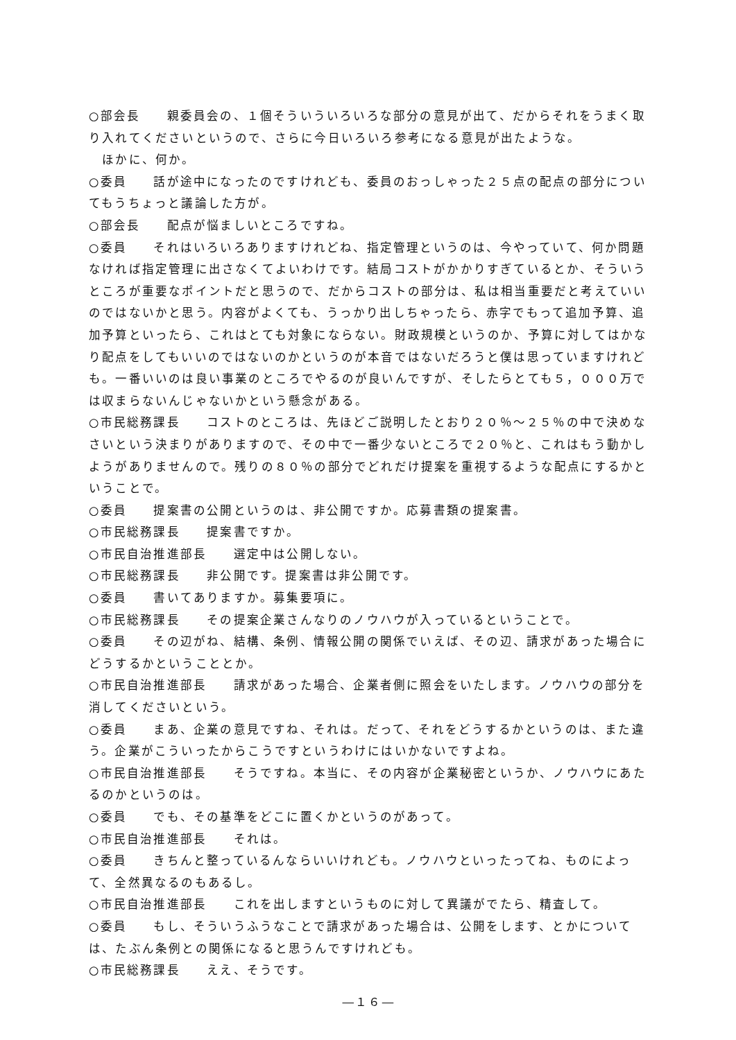○部会長　　親委員会の、１個そういういろいろな部分の意見が出て、だからそれをうまく取り入れてくださいというので、さらに今日いろいろ参考になる意見が出たような。
　ほかに、何か。
○委員　　話が途中になったのですけれども、委員のおっしゃった２５点の配点の部分についてもうちょっと議論した方が。
○部会長　　配点が悩ましいところですね。
○委員　　それはいろいろありますけれどね、指定管理というのは、今やっていて、何か問題なければ指定管理に出さなくてよいわけです。結局コストがかかりすぎているとか、そういうところが重要なポイントだと思うので、だからコストの部分は、私は相当重要だと考えていいのではないかと思う。内容がよくても、うっかり出しちゃったら、赤字でもって追加予算、追加予算といったら、これはとても対象にならない。財政規模というのか、予算に対してはかなり配点をしてもいいのではないのかというのが本音ではないだろうと僕は思っていますけれども。一番いいのは良い事業のところでやるのが良いんですが、そしたらとても５，０００万では収まらないんじゃないかという懸念がある。
○市民総務課長　　コストのところは、先ほどご説明したとおり２０％～２５％の中で決めなさいという決まりがありますので、その中で一番少ないところで２０％と、これはもう動かしようがありませんので。残りの８０％の部分でどれだけ提案を重視するような配点にするかということで。
○委員　　提案書の公開というのは、非公開ですか。応募書類の提案書。
○市民総務課長　　提案書ですか。
○市民自治推進部長　　選定中は公開しない。
○市民総務課長　　非公開です。提案書は非公開です。
○委員　　書いてありますか。募集要項に。
○市民総務課長　　その提案企業さんなりのノウハウが入っているということで。
○委員　　その辺がね、結構、条例、情報公開の関係でいえば、その辺、請求があった場合にどうするかということとか。
○市民自治推進部長　　請求があった場合、企業者側に照会をいたします。ノウハウの部分を消してくださいという。
○委員　　まあ、企業の意見ですね、それは。だって、それをどうするかというのは、また違う。企業がこういったからこうですというわけにはいかないですよね。
○市民自治推進部長　　そうですね。本当に、その内容が企業秘密というか、ノウハウにあたるのかというのは。
○委員　　でも、その基準をどこに置くかというのがあって。
○市民自治推進部長　　それは。
○委員　　きちんと整っているんならいいけれども。ノウハウといったってね、ものによって、全然異なるのもあるし。
○市民自治推進部長　　これを出しますというものに対して異議がでたら、精査して。
○委員　　もし、そういうふうなことで請求があった場合は、公開をします、とかについては、たぶん条例との関係になると思うんですけれども。
○市民総務課長　　ええ、そうです。
―１６―